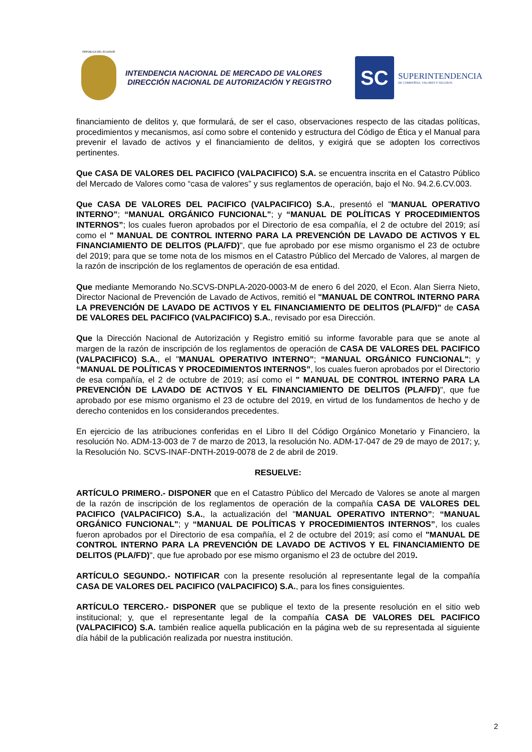REPÚBLICA DEL ECUADOR
INTENDENCIA NACIONAL DE MERCADO DE VALORES
DIRECCIÓN NACIONAL DE AUTORIZACIÓN Y REGISTRO
SC
SUPERINTENDENCIA
DE COMPAÑÍAS, VALORES Y SEGUROS
financiamiento de delitos y, que formulará, de ser el caso, observaciones respecto de las citadas políticas, procedimientos y mecanismos, así como sobre el contenido y estructura del Código de Ética y el Manual para prevenir el lavado de activos y el financiamiento de delitos, y exigirá que se adopten los correctivos pertinentes.
Que CASA DE VALORES DEL PACIFICO (VALPACIFICO) S.A. se encuentra inscrita en el Catastro Público del Mercado de Valores como “casa de valores” y sus reglamentos de operación, bajo el No. 94.2.6.CV.003.
Que CASA DE VALORES DEL PACIFICO (VALPACIFICO) S.A., presentó el "MANUAL OPERATIVO INTERNO”; “MANUAL ORGÁNICO FUNCIONAL"; y “MANUAL DE POLÍTICAS Y PROCEDIMIENTOS INTERNOS”; los cuales fueron aprobados por el Directorio de esa compañía, el 2 de octubre del 2019; así como el " MANUAL DE CONTROL INTERNO PARA LA PREVENCIÓN DE LAVADO DE ACTIVOS Y EL FINANCIAMIENTO DE DELITOS (PLA/FD)", que fue aprobado por ese mismo organismo el 23 de octubre del 2019; para que se tome nota de los mismos en el Catastro Público del Mercado de Valores, al margen de la razón de inscripción de los reglamentos de operación de esa entidad.
Que mediante Memorando No.SCVS-DNPLA-2020-0003-M de enero 6 del 2020, el Econ. Alan Sierra Nieto, Director Nacional de Prevención de Lavado de Activos, remitió el "MANUAL DE CONTROL INTERNO PARA LA PREVENCIÓN DE LAVADO DE ACTIVOS Y EL FINANCIAMIENTO DE DELITOS (PLA/FD)" de CASA DE VALORES DEL PACIFICO (VALPACIFICO) S.A., revisado por esa Dirección.
Que la Dirección Nacional de Autorización y Registro emitió su informe favorable para que se anote al margen de la razón de inscripción de los reglamentos de operación de CASA DE VALORES DEL PACIFICO (VALPACIFICO) S.A., el "MANUAL OPERATIVO INTERNO”; “MANUAL ORGÁNICO FUNCIONAL"; y “MANUAL DE POLÍTICAS Y PROCEDIMIENTOS INTERNOS”, los cuales fueron aprobados por el Directorio de esa compañía, el 2 de octubre de 2019; así como el " MANUAL DE CONTROL INTERNO PARA LA PREVENCIÓN DE LAVADO DE ACTIVOS Y EL FINANCIAMIENTO DE DELITOS (PLA/FD)", que fue aprobado por ese mismo organismo el 23 de octubre del 2019, en virtud de los fundamentos de hecho y de derecho contenidos en los considerandos precedentes.
En ejercicio de las atribuciones conferidas en el Libro II del Código Orgánico Monetario y Financiero, la resolución No. ADM-13-003 de 7 de marzo de 2013, la resolución No. ADM-17-047 de 29 de mayo de 2017; y, la Resolución No. SCVS-INAF-DNTH-2019-0078 de 2 de abril de 2019.
RESUELVE:
ARTÍCULO PRIMERO.- DISPONER que en el Catastro Público del Mercado de Valores se anote al margen de la razón de inscripción de los reglamentos de operación de la compañía CASA DE VALORES DEL PACIFICO (VALPACIFICO) S.A., la actualización del "MANUAL OPERATIVO INTERNO”; “MANUAL ORGÁNICO FUNCIONAL"; y “MANUAL DE POLÍTICAS Y PROCEDIMIENTOS INTERNOS”, los cuales fueron aprobados por el Directorio de esa compañía, el 2 de octubre del 2019; así como el "MANUAL DE CONTROL INTERNO PARA LA PREVENCIÓN DE LAVADO DE ACTIVOS Y EL FINANCIAMIENTO DE DELITOS (PLA/FD)", que fue aprobado por ese mismo organismo el 23 de octubre del 2019.
ARTÍCULO SEGUNDO.- NOTIFICAR con la presente resolución al representante legal de la compañía CASA DE VALORES DEL PACIFICO (VALPACIFICO) S.A., para los fines consiguientes.
ARTÍCULO TERCERO.- DISPONER que se publique el texto de la presente resolución en el sitio web institucional; y, que el representante legal de la compañía CASA DE VALORES DEL PACIFICO (VALPACIFICO) S.A. también realice aquella publicación en la página web de su representada al siguiente día hábil de la publicación realizada por nuestra institución.
2